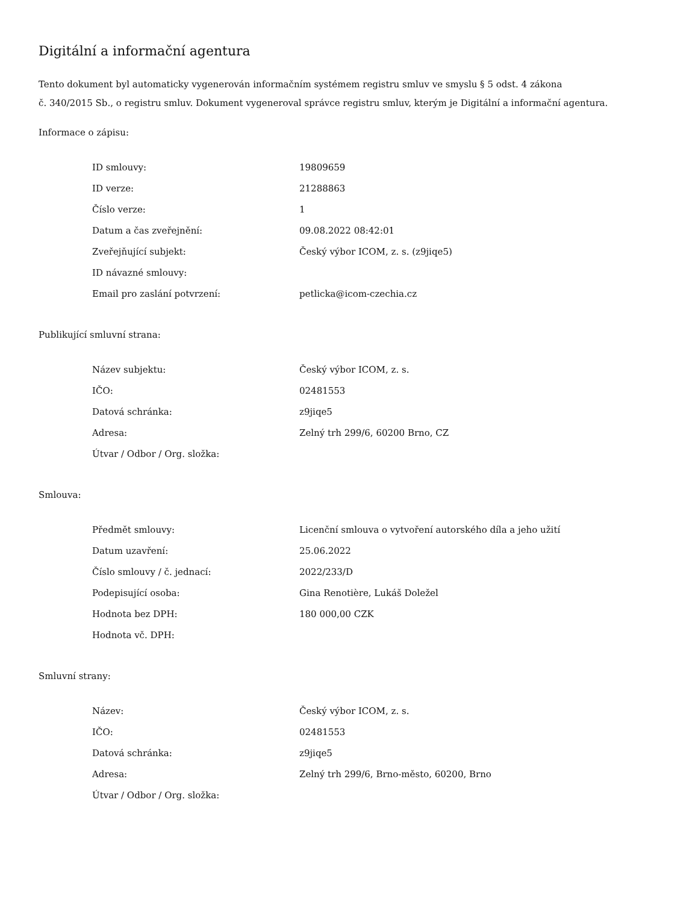Digitální a informační agentura
Tento dokument byl automaticky vygenerován informačním systémem registru smluv ve smyslu § 5 odst. 4 zákona
č. 340/2015 Sb., o registru smluv. Dokument vygeneroval správce registru smluv, kterým je Digitální a informační agentura.
Informace o zápisu:
| ID smlouvy: | 19809659 |
| ID verze: | 21288863 |
| Číslo verze: | 1 |
| Datum a čas zveřejnění: | 09.08.2022 08:42:01 |
| Zveřejňující subjekt: | Český výbor ICOM, z. s. (z9jiqe5) |
| ID návazné smlouvy: | |
| Email pro zaslání potvrzení: | petlicka@icom-czechia.cz |
Publikující smluvní strana:
| Název subjektu: | Český výbor ICOM, z. s. |
| IČO: | 02481553 |
| Datová schránka: | z9jiqe5 |
| Adresa: | Zelný trh 299/6, 60200 Brno, CZ |
| Útvar / Odbor / Org. složka: | |
Smlouva:
| Předmět smlouvy: | Licenční smlouva o vytvoření autorského díla a jeho užití |
| Datum uzavření: | 25.06.2022 |
| Číslo smlouvy / č. jednací: | 2022/233/D |
| Podepisující osoba: | Gina Renotière, Lukáš Doležel |
| Hodnota bez DPH: | 180 000,00 CZK |
| Hodnota vč. DPH: | |
Smluvní strany:
| Název: | Český výbor ICOM, z. s. |
| IČO: | 02481553 |
| Datová schránka: | z9jiqe5 |
| Adresa: | Zelný trh 299/6, Brno-město, 60200, Brno |
| Útvar / Odbor / Org. složka: | |